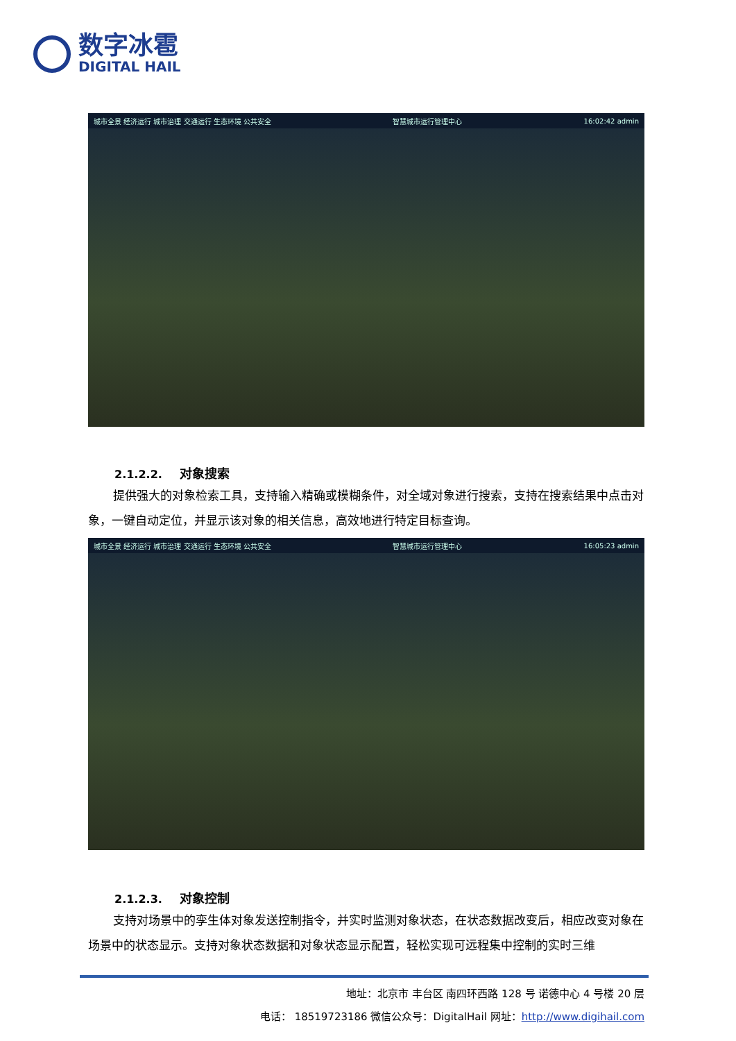数字冰雹
DIGITAL HAIL
城市全景 经济运行 城市治理 交通运行 生态环境 公共安全 智慧城市运行管理中心 16:02:42 admin
2.1.2.2. 对象搜索
提供强大的对象检索工具，支持输入精确或模糊条件，对全域对象进行搜索，支持在搜索结果中点击对象，一键自动定位，并显示该对象的相关信息，高效地进行特定目标查询。
城市全景 经济运行 城市治理 交通运行 生态环境 公共安全 智慧城市运行管理中心 16:05:23 admin
2.1.2.3. 对象控制
支持对场景中的孪生体对象发送控制指令，并实时监测对象状态，在状态数据改变后，相应改变对象在场景中的状态显示。支持对象状态数据和对象状态显示配置，轻松实现可远程集中控制的实时三维
地址：北京市 丰台区 南四环西路 128 号 诺德中心 4 号楼 20 层
电话： 18519723186 微信公众号：DigitalHail 网址：http://www.digihail.com